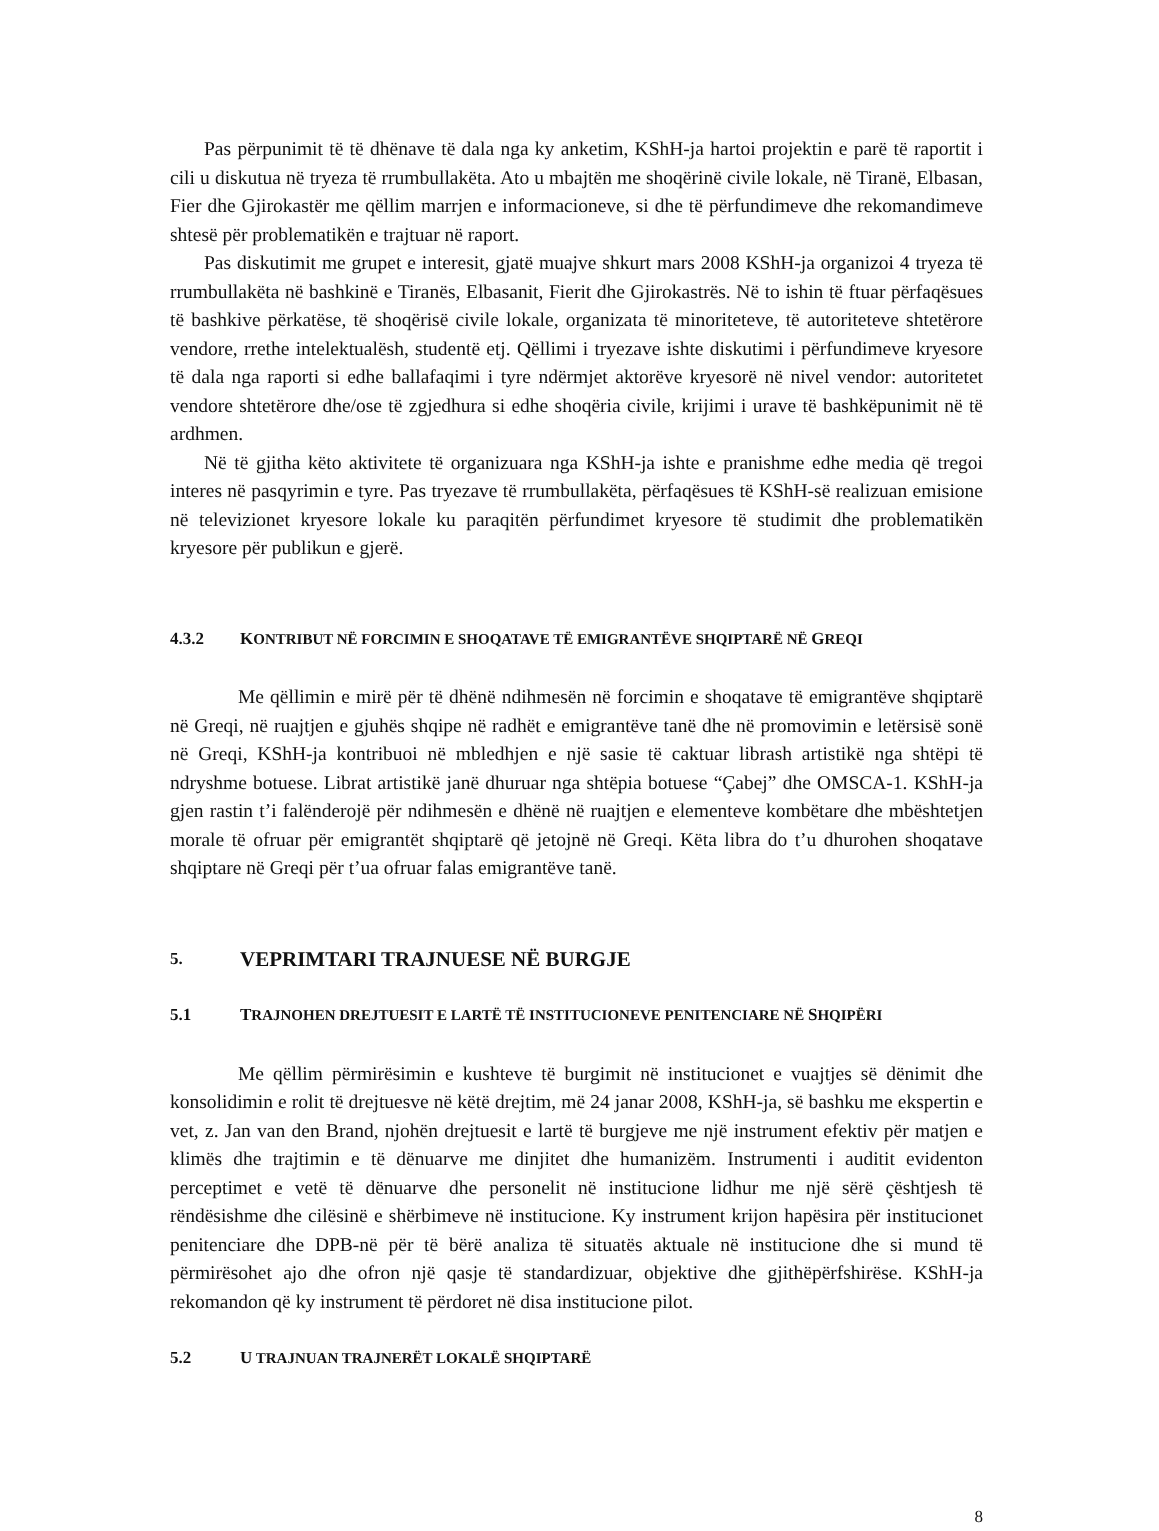Pas përpunimit të të dhënave të dala nga ky anketim, KShH-ja hartoi projektin e parë të raportit i cili u diskutua në tryeza të rrumbullakëta. Ato u mbajtën me shoqërinë civile lokale, në Tiranë, Elbasan, Fier dhe Gjirokastër me qëllim marrjen e informacioneve, si dhe të përfundimeve dhe rekomandimeve shtesë për problematikën e trajtuar në raport.
Pas diskutimit me grupet e interesit, gjatë muajve shkurt mars 2008 KShH-ja organizoi 4 tryeza të rrumbullakëta në bashkinë e Tiranës, Elbasanit, Fierit dhe Gjirokastrës. Në to ishin të ftuar përfaqësues të bashkive përkatëse, të shoqërisë civile lokale, organizata të minoriteteve, të autoriteteve shtetërore vendore, rrethe intelektualësh, studentë etj. Qëllimi i tryezave ishte diskutimi i përfundimeve kryesore të dala nga raporti si edhe ballafaqimi i tyre ndërmjet aktorëve kryesorë në nivel vendor: autoritetet vendore shtetërore dhe/ose të zgjedhura si edhe shoqëria civile, krijimi i urave të bashkëpunimit në të ardhmen.
Në të gjitha këto aktivitete të organizuara nga KShH-ja ishte e pranishme edhe media që tregoi interes në pasqyrimin e tyre. Pas tryezave të rrumbullakëta, përfaqësues të KShH-së realizuan emisione në televizionet kryesore lokale ku paraqitën përfundimet kryesore të studimit dhe problematikën kryesore për publikun e gjerë.
4.3.2 KONTRIBUT NË FORCIMIN E SHOQATAVE TË EMIGRANTËVE SHQIPTARË NË GREQI
Me qëllimin e mirë për të dhënë ndihmesën në forcimin e shoqatave të emigrantëve shqiptarë në Greqi, në ruajtjen e gjuhës shqipe në radhët e emigrantëve tanë dhe në promovimin e letërsisë sonë në Greqi, KShH-ja kontribuoi në mbledhjen e një sasie të caktuar librash artistikë nga shtëpi të ndryshme botuese. Librat artistikë janë dhuruar nga shtëpia botuese “Çabej” dhe OMSCA-1. KShH-ja gjen rastin t’i falënderojë për ndihmesën e dhënë në ruajtjen e elementeve kombëtare dhe mbështetjen morale të ofruar për emigrantët shqiptarë që jetojnë në Greqi. Këta libra do t’u dhurohen shoqatave shqiptare në Greqi për t’ua ofruar falas emigrantëve tanë.
5. VEPRIMTARI TRAJNUESE NË BURGJE
5.1 TRAJNOHEN DREJTUESIT E LARTË TË INSTITUCIONEVE PENITENCIARE NË SHQIPËRI
Me qëllim përmirësimin e kushteve të burgimit në institucionet e vuajtjes së dënimit dhe konsolidimin e rolit të drejtuesve në këtë drejtim, më 24 janar 2008, KShH-ja, së bashku me ekspertin e vet, z. Jan van den Brand, njohën drejtuesit e lartë të burgjeve me një instrument efektiv për matjen e klimës dhe trajtimin e të dënuarve me dinjitet dhe humanizëm. Instrumenti i auditit evidenton perceptimet e vetë të dënuarve dhe personelit në institucione lidhur me një sërë çështjesh të rëndësishme dhe cilësinë e shërbimeve në institucione. Ky instrument krijon hapësira për institucionet penitenciare dhe DPB-në për të bërë analiza të situatës aktuale në institucione dhe si mund të përmirësohet ajo dhe ofron një qasje të standardizuar, objektive dhe gjithëpërfshirëse. KShH-ja rekomandon që ky instrument të përdoret në disa institucione pilot.
5.2 U TRAJNUAN TRAJNERËT LOKALË SHQIPTARË
8